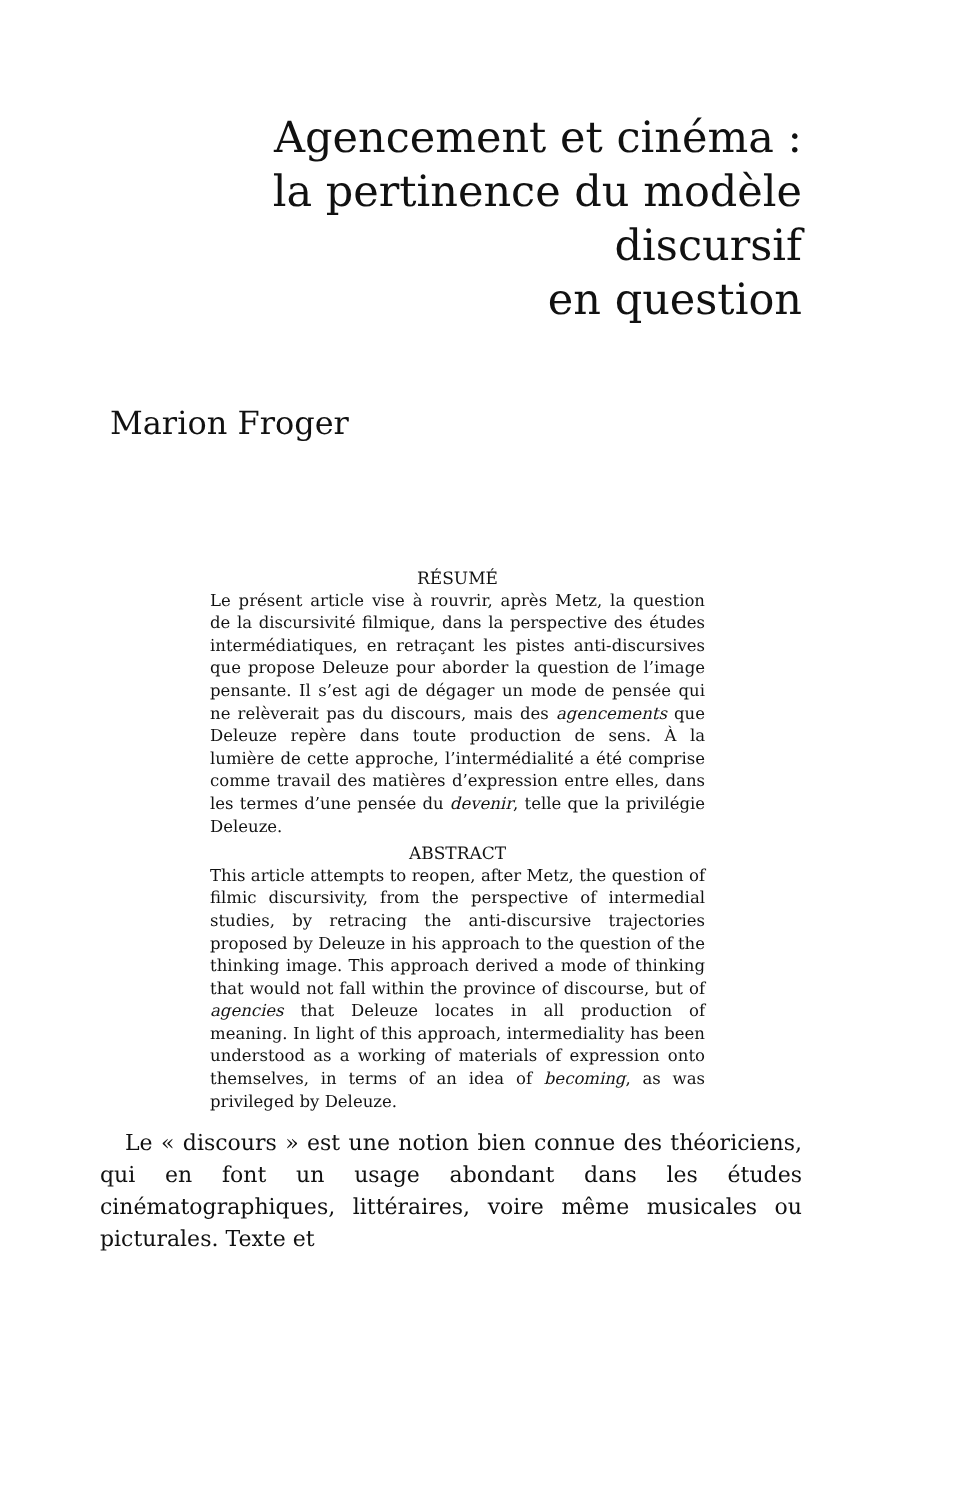Agencement et cinéma :
la pertinence du modèle discursif
en question
Marion Froger
RÉSUMÉ
Le présent article vise à rouvrir, après Metz, la question de la discursivité filmique, dans la perspective des études intermédiatiques, en retraçant les pistes anti-discursives que propose Deleuze pour aborder la question de l’image pensante. Il s’est agi de dégager un mode de pensée qui ne relèverait pas du discours, mais des agencements que Deleuze repère dans toute production de sens. À la lumière de cette approche, l’intermédialité a été comprise comme travail des matières d’expression entre elles, dans les termes d’une pensée du devenir, telle que la privilégie Deleuze.
ABSTRACT
This article attempts to reopen, after Metz, the question of filmic discursivity, from the perspective of intermedial studies, by retracing the anti-discursive trajectories proposed by Deleuze in his approach to the question of the thinking image. This approach derived a mode of thinking that would not fall within the province of discourse, but of agencies that Deleuze locates in all production of meaning. In light of this approach, intermediality has been understood as a working of materials of expression onto themselves, in terms of an idea of becoming, as was privileged by Deleuze.
Le « discours » est une notion bien connue des théoriciens, qui en font un usage abondant dans les études cinématographiques, littéraires, voire même musicales ou picturales. Texte et